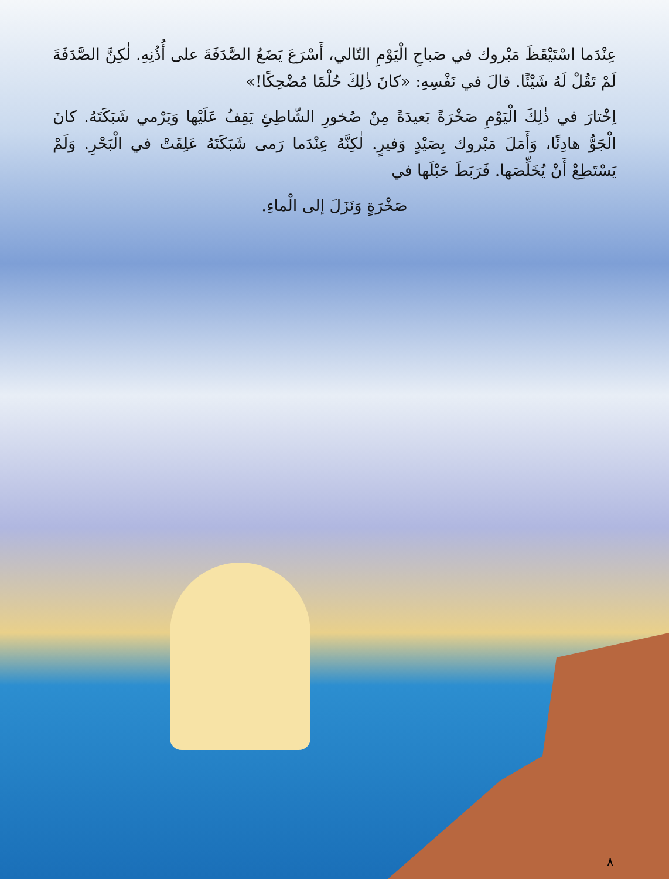عِنْدَما اسْتَيْقَظَ مَبْروك في صَباحِ الْيَوْمِ التّالي، أَسْرَعَ يَضَعُ الصَّدَفَةَ على أُذُنِهِ. لٰكِنَّ الصَّدَفَةَ لَمْ تَقُلْ لَهُ شَيْئًا. قالَ في نَفْسِهِ: «كانَ ذٰلِكَ حُلْمًا مُضْحِكًا!»
اِخْتارَ في ذٰلِكَ الْيَوْمِ صَخْرَةً بَعيدَةً مِنْ صُخورِ الشّاطِئِ يَقِفُ عَلَيْها وَيَرْمي شَبَكَتَهُ. كانَ الْجَوُّ هادِئًا، وَأَمَلَ مَبْروك بِصَيْدٍ وَفيرٍ. لٰكِنَّهُ عِنْدَما رَمى شَبَكَتَهُ عَلِقَتْ في الْبَحْرِ. وَلَمْ يَسْتَطِعْ أَنْ يُخَلِّصَها. فَرَبَطَ حَبْلَها في
صَخْرَةٍ وَنَزَلَ إلى الْماءِ.
٨